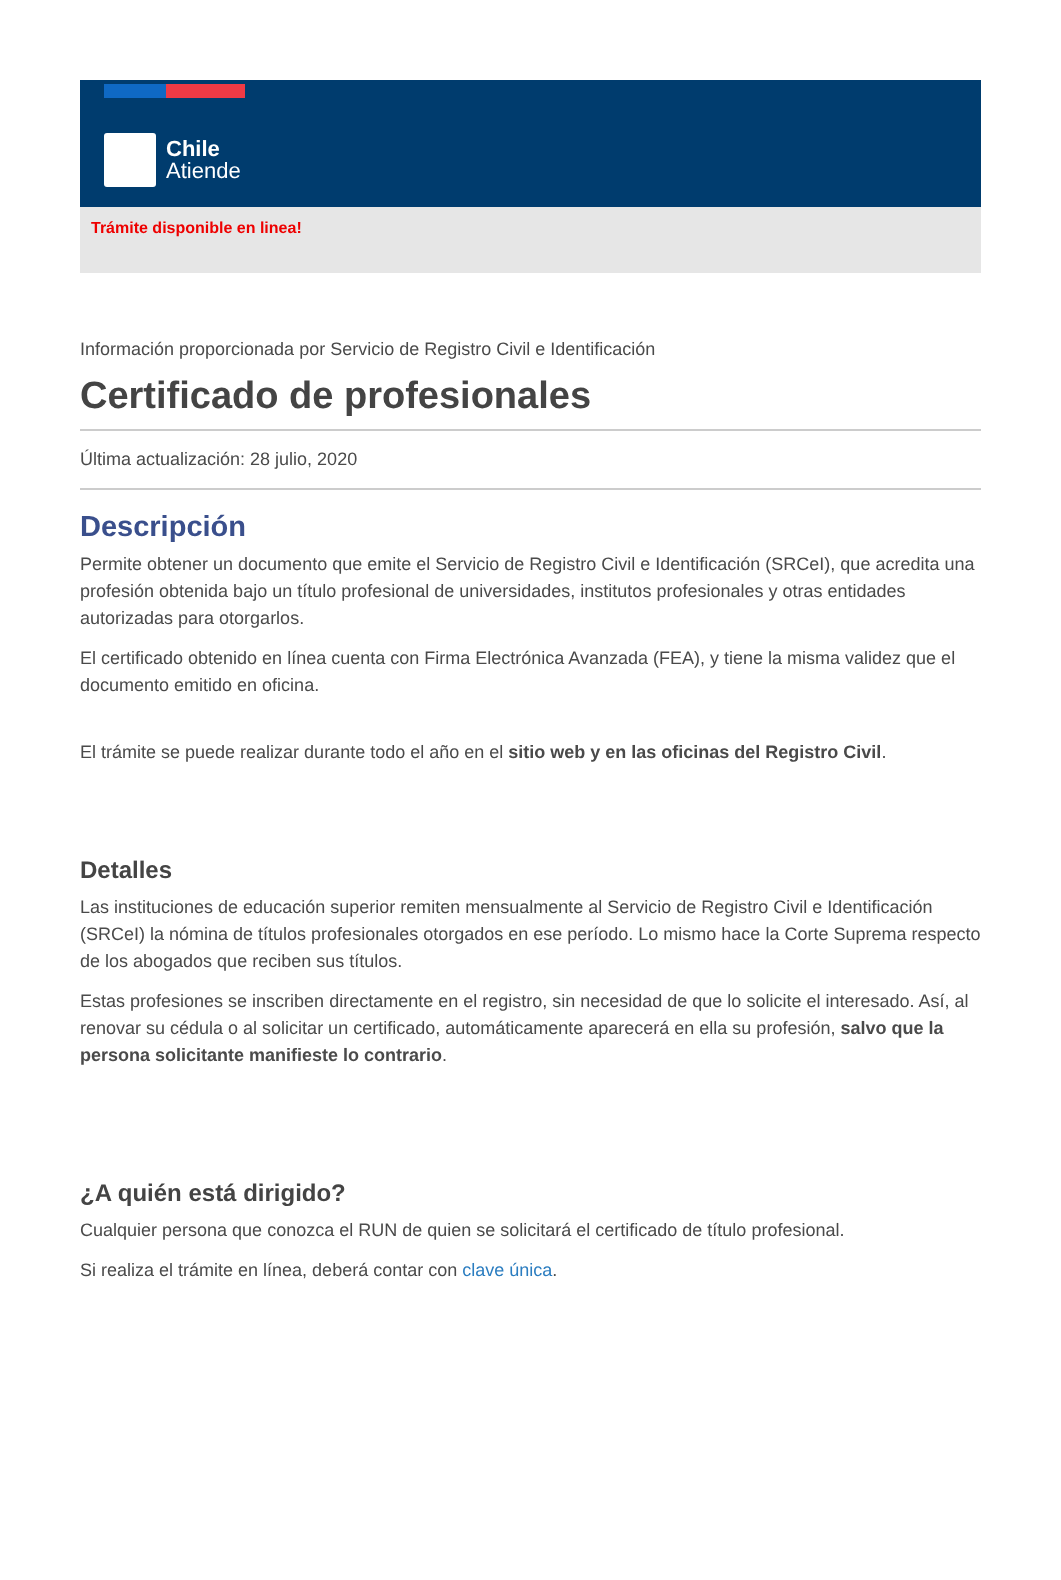Chile
Atiende
Trámite disponible en linea!
Información proporcionada por Servicio de Registro Civil e Identificación
Certificado de profesionales
Última actualización: 28 julio, 2020
Descripción
Permite obtener un documento que emite el Servicio de Registro Civil e Identificación (SRCeI), que acredita una profesión obtenida bajo un título profesional de universidades, institutos profesionales y otras entidades autorizadas para otorgarlos.
El certificado obtenido en línea cuenta con Firma Electrónica Avanzada (FEA), y tiene la misma validez que el documento emitido en oficina.
El trámite se puede realizar durante todo el año en el sitio web y en las oficinas del Registro Civil.
Detalles
Las instituciones de educación superior remiten mensualmente al Servicio de Registro Civil e Identificación (SRCeI) la nómina de títulos profesionales otorgados en ese período. Lo mismo hace la Corte Suprema respecto de los abogados que reciben sus títulos.
Estas profesiones se inscriben directamente en el registro, sin necesidad de que lo solicite el interesado. Así, al renovar su cédula o al solicitar un certificado, automáticamente aparecerá en ella su profesión, salvo que la persona solicitante manifieste lo contrario.
¿A quién está dirigido?
Cualquier persona que conozca el RUN de quien se solicitará el certificado de título profesional.
Si realiza el trámite en línea, deberá contar con clave única.